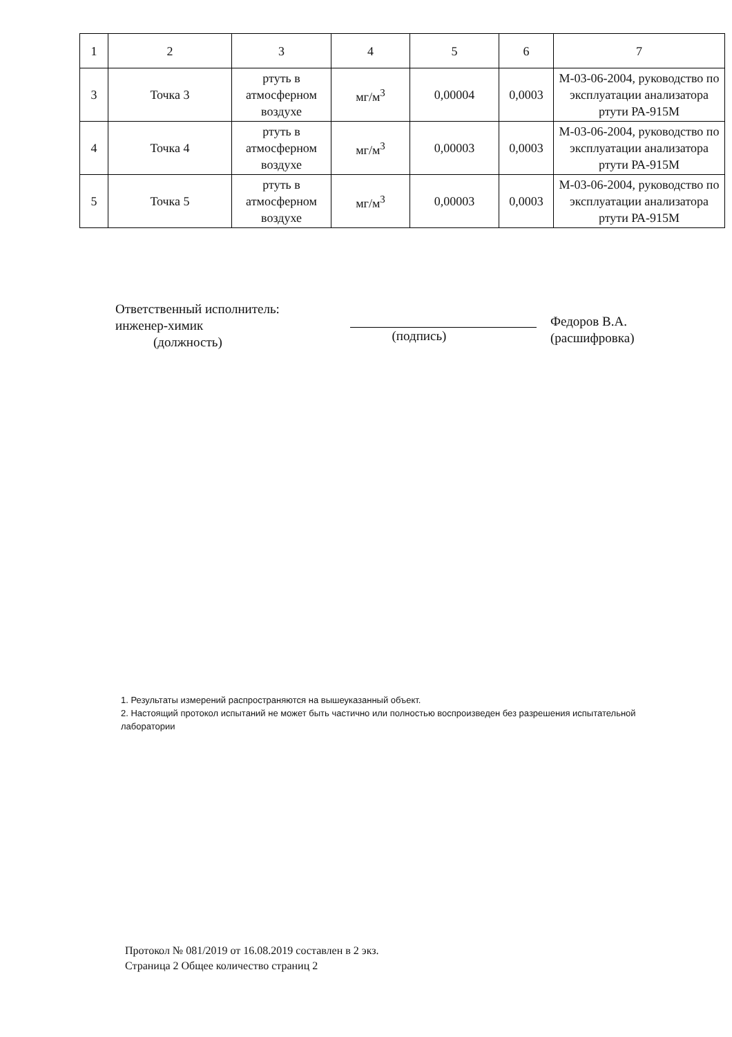| 1 | 2 | 3 | 4 | 5 | 6 | 7 |
| 3 | Точка 3 | ртуть в атмосферном воздухе | мг/м<sup>3</sup> | 0,00004 | 0,0003 | М-03-06-2004, руководство по эксплуатации анализатора ртути РА-915М |
| 4 | Точка 4 | ртуть в атмосферном воздухе | мг/м<sup>3</sup> | 0,00003 | 0,0003 | М-03-06-2004, руководство по эксплуатации анализатора ртути РА-915М |
| 5 | Точка 5 | ртуть в атмосферном воздухе | мг/м<sup>3</sup> | 0,00003 | 0,0003 | М-03-06-2004, руководство по эксплуатации анализатора ртути РА-915М |
Ответственный исполнитель:
инженер-химик
(должность)
(подпись)
Федоров В.А.
(расшифровка)
1. Результаты измерений распространяются на вышеуказанный объект.
2. Настоящий протокол испытаний не может быть частично или полностью воспроизведен без разрешения испытательной лаборатории
Протокол № 081/2019 от 16.08.2019 составлен в 2 экз.
Страница 2 Общее количество страниц 2